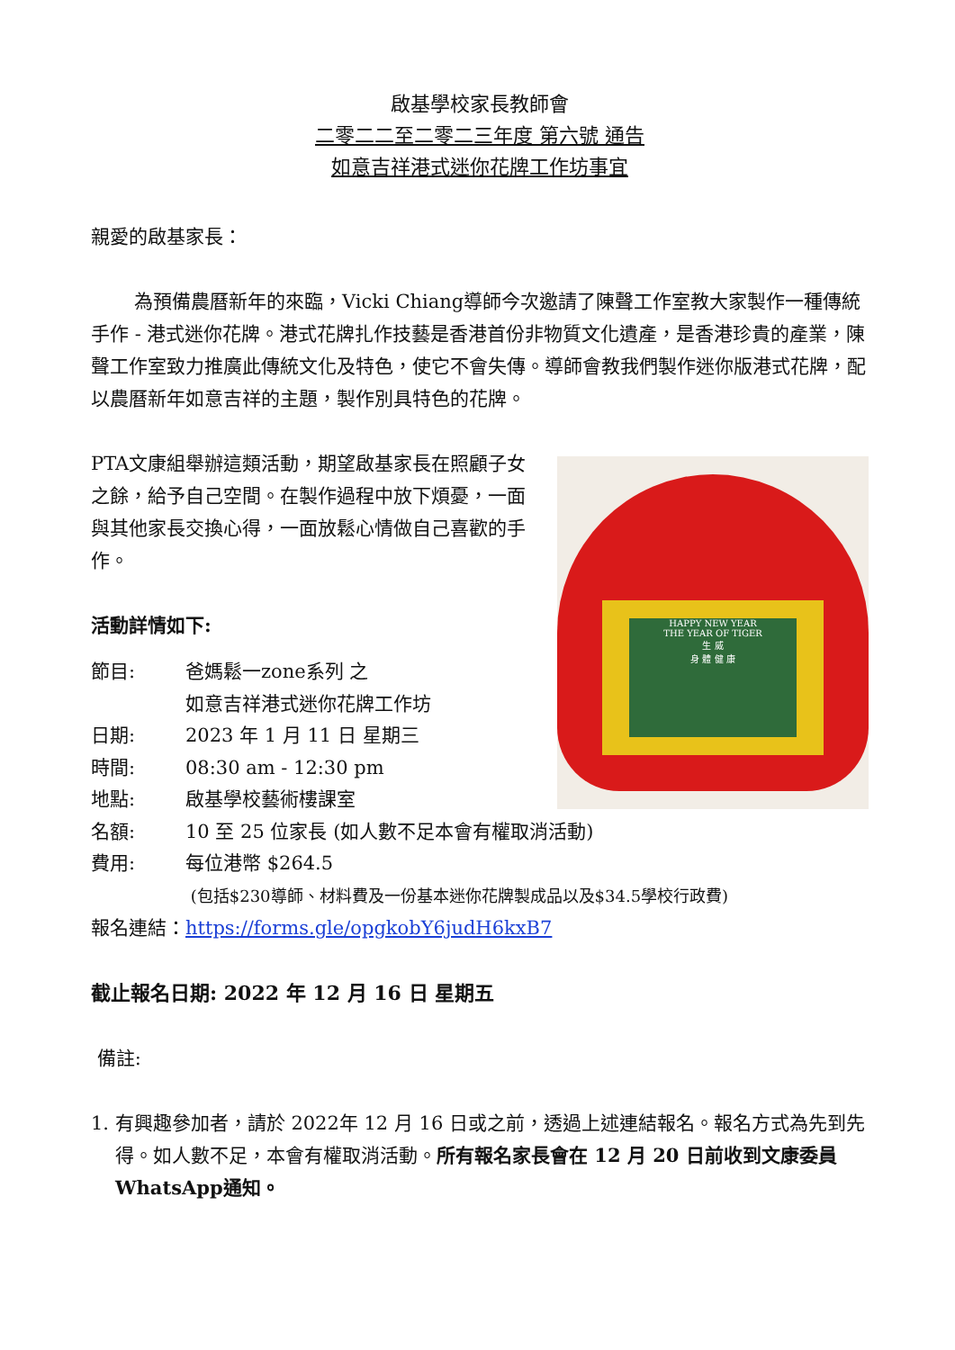啟基學校家長教師會
二零二二至二零二三年度 第六號 通告
如意吉祥港式迷你花牌工作坊事宜
親愛的啟基家長：
為預備農曆新年的來臨，Vicki Chiang導師今次邀請了陳聲工作室教大家製作一種傳統手作 - 港式迷你花牌。港式花牌扎作技藝是香港首份非物質文化遺產，是香港珍貴的產業，陳聲工作室致力推廣此傳統文化及特色，使它不會失傳。導師會教我們製作迷你版港式花牌，配以農曆新年如意吉祥的主題，製作別具特色的花牌。
PTA文康組舉辦這類活動，期望啟基家長在照顧子女之餘，給予自己空間。在製作過程中放下煩憂，一面與其他家長交換心得，一面放鬆心情做自己喜歡的手作。
活動詳情如下:
HAPPY NEW YEAR
THE YEAR OF TIGER
生 威
身 體 健 康
| 節目: | 爸媽鬆一zone系列 之 如意吉祥港式迷你花牌工作坊 |
| 日期: | 2023 年 1 月 11 日 星期三 |
| 時間: | 08:30 am - 12:30 pm |
| 地點: | 啟基學校藝術樓課室 |
| 名額: | 10 至 25 位家長 (如人數不足本會有權取消活動) |
| 費用: | 每位港幣 $264.5 (包括$230導師、材料費及一份基本迷你花牌製成品以及$34.5學校行政費) |
報名連結：https://forms.gle/opgkobY6judH6kxB7
截止報名日期: 2022 年 12 月 16 日 星期五
備註:
1. 有興趣參加者，請於 2022年 12 月 16 日或之前，透過上述連結報名。報名方式為先到先得。如人數不足，本會有權取消活動。所有報名家長會在 12 月 20 日前收到文康委員WhatsApp通知。